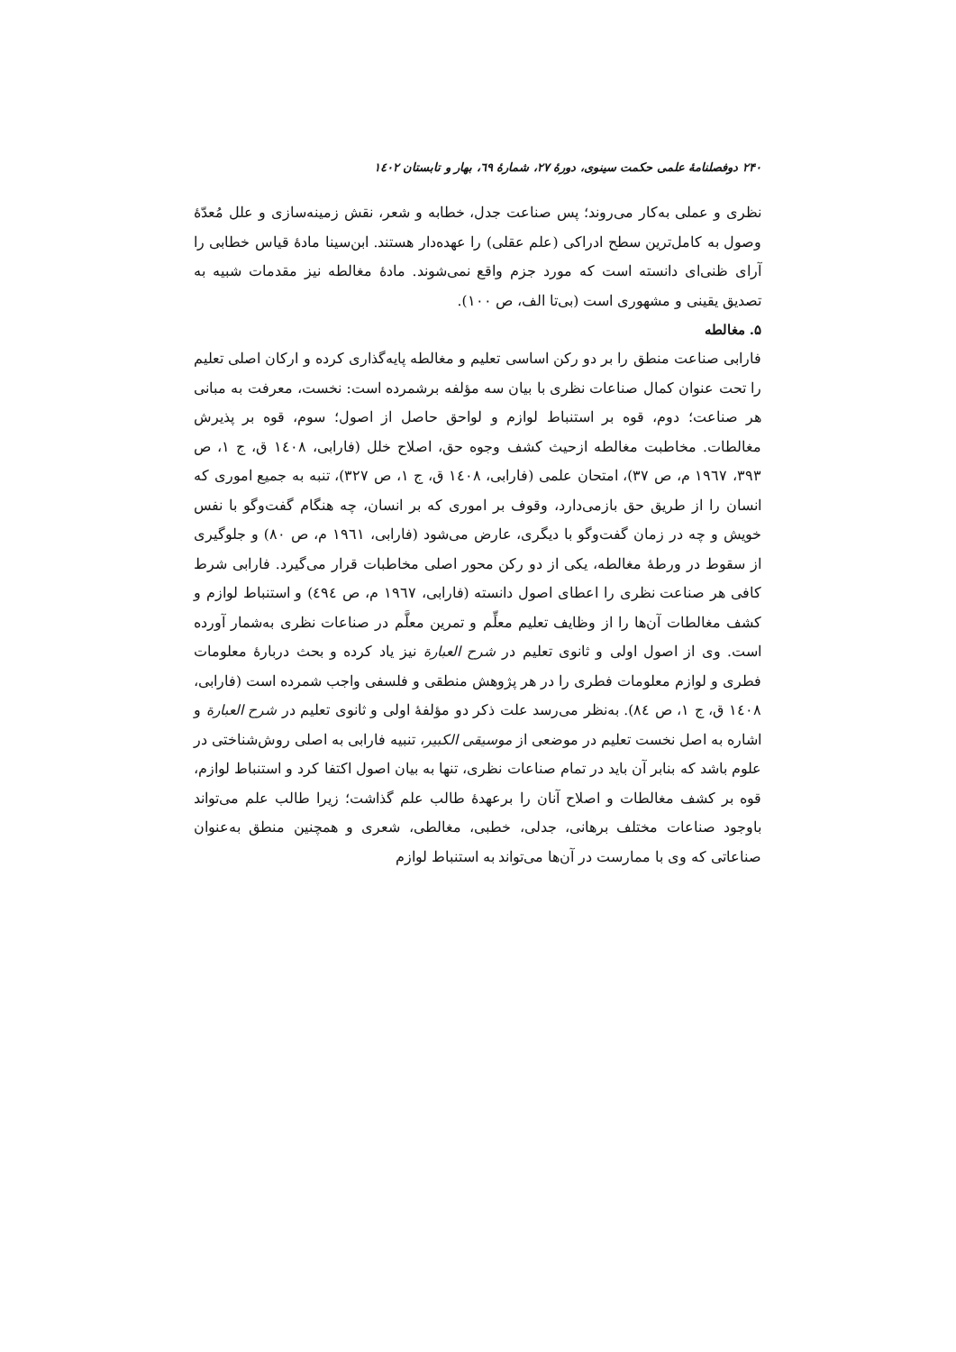۲۴۰ دوفصلنامهٔ علمی حکمت سینوی، دورهٔ ۲۷، شمارهٔ ٦۹، بهار و تابستان ۱٤۰۲
نظری و عملی به‌کار می‌روند؛ پس صناعت جدل، خطابه و شعر، نقش زمینه‌سازی و علل مُعدّهٔ وصول به کامل‌ترین سطح ادراکی (علم عقلی) را عهده‌دار هستند. ابن‌سینا مادهٔ قیاس خطابی را آرای ظنی‌ای دانسته است که مورد جزم واقع نمی‌شوند. مادهٔ مغالطه نیز مقدمات شبیه به تصدیق یقینی و مشهوری است (بی‌تا الف، ص ۱۰۰).
۵. مغالطه
فارابی صناعت منطق را بر دو رکن اساسی تعلیم و مغالطه پایه‌گذاری کرده و ارکان اصلی تعلیم را تحت عنوان کمال صناعات نظری با بیان سه مؤلفه برشمرده است: نخست، معرفت به مبانی هر صناعت؛ دوم، قوه بر استنباط لوازم و لواحق حاصل از اصول؛ سوم، قوه بر پذیرش مغالطات. مخاطبت مغالطه ازحیث کشف وجوه حق، اصلاح خلل (فارابی، ۱٤۰۸ ق، ج ۱، ص ۳۹۳، ۱۹٦۷ م، ص ۳۷)، امتحان علمی (فارابی، ۱٤۰۸ ق، ج ۱، ص ۳۲۷)، تنبه به جمیع اموری که انسان را از طریق حق بازمی‌دارد، وقوف بر اموری که بر انسان، چه هنگام گفت‌وگو با نفس خویش و چه در زمان گفت‌وگو با دیگری، عارض می‌شود (فارابی، ۱۹٦۱ م، ص ۸۰) و جلوگیری از سقوط در ورطهٔ مغالطه، یکی از دو رکن محور اصلی مخاطبات قرار می‌گیرد. فارابی شرط کافی هر صناعت نظری را اعطای اصول دانسته (فارابی، ۱۹٦۷ م، ص ٤۹٤) و استنباط لوازم و کشف مغالطات آن‌ها را از وظایف تعلیم معلِّم و تمرین معلَّم در صناعات نظری به‌شمار آورده است. وی از اصول اولی و ثانوی تعلیم در شرح العبارة نیز یاد کرده و بحث دربارهٔ معلومات فطری و لوازم معلومات فطری را در هر پژوهش منطقی و فلسفی واجب شمرده است (فارابی، ۱٤۰۸ ق، ج ۱، ص ۸٤). به‌نظر می‌رسد علت ذکر دو مؤلفهٔ اولی و ثانوی تعلیم در شرح العبارة و اشاره به اصل نخست تعلیم در موضعی از موسیقی الکبیر، تنبیه فارابی به اصلی روش‌شناختی در علوم باشد که بنابر آن باید در تمام صناعات نظری، تنها به بیان اصول اکتفا کرد و استنباط لوازم، قوه بر کشف مغالطات و اصلاح آنان را برعهدهٔ طالب علم گذاشت؛ زیرا طالب علم می‌تواند باوجود صناعات مختلف برهانی، جدلی، خطبی، مغالطی، شعری و همچنین منطق به‌عنوان صناعاتی که وی با ممارست در آن‌ها می‌تواند به استنباط لوازم